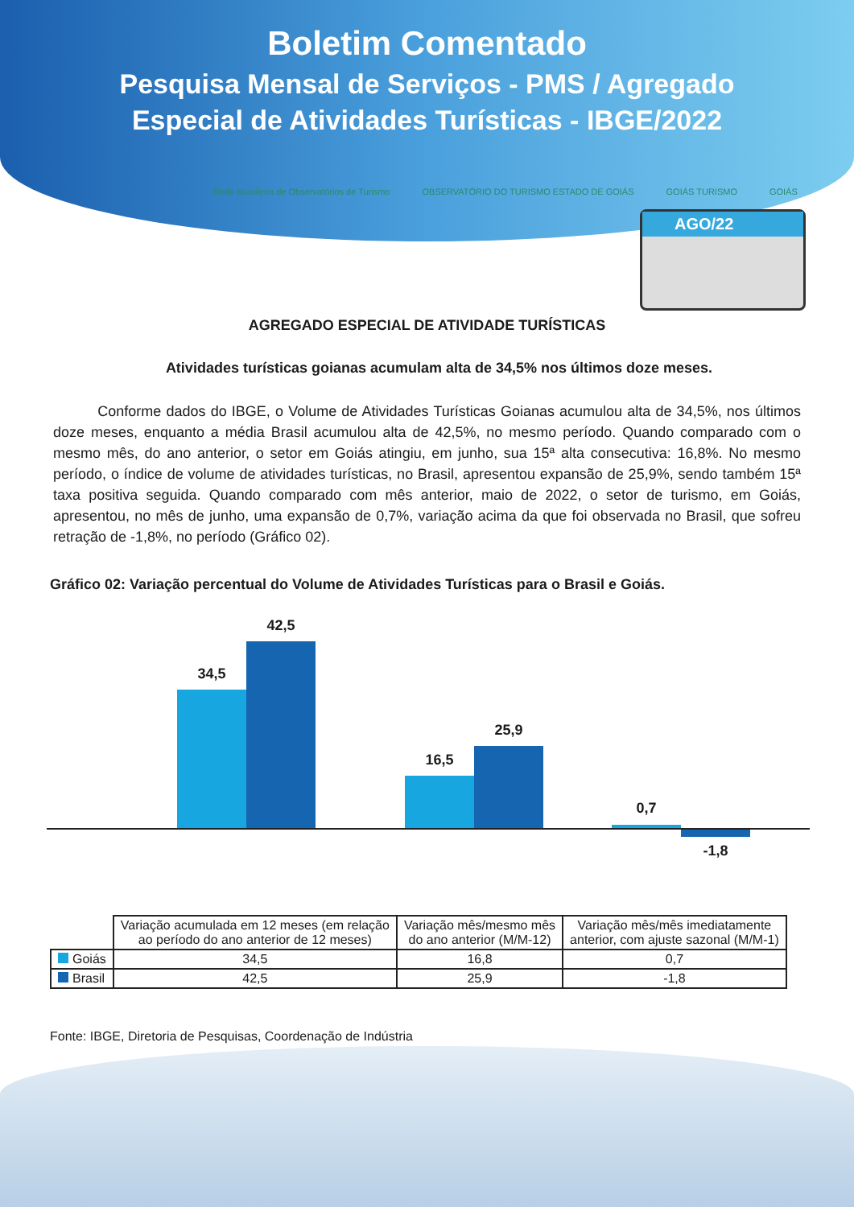Boletim Comentado
Pesquisa Mensal de Serviços - PMS / Agregado
Especial de Atividades Turísticas - IBGE/2022
Rede Brasileira de Observatórios de Turismo OBSERVATÓRIO DO TURISMO ESTADO DE GOIÁS GOIÁS TURISMO GOIÁS
AGO/22
AGREGADO ESPECIAL DE ATIVIDADE TURÍSTICAS
Atividades turísticas goianas acumulam alta de 34,5% nos últimos doze meses.
Conforme dados do IBGE, o Volume de Atividades Turísticas Goianas acumulou alta de 34,5%, nos últimos doze meses, enquanto a média Brasil acumulou alta de 42,5%, no mesmo período. Quando comparado com o mesmo mês, do ano anterior, o setor em Goiás atingiu, em junho, sua 15ª alta consecutiva: 16,8%. No mesmo período, o índice de volume de atividades turísticas, no Brasil, apresentou expansão de 25,9%, sendo também 15ª taxa positiva seguida. Quando comparado com mês anterior, maio de 2022, o setor de turismo, em Goiás, apresentou, no mês de junho, uma expansão de 0,7%, variação acima da que foi observada no Brasil, que sofreu retração de -1,8%, no período (Gráfico 02).
Gráfico 02: Variação percentual do Volume de Atividades Turísticas para o Brasil e Goiás.
34,5
42,5
16,5
25,9
0,7
-1,8
| | Variação acumulada em 12 meses (em relação ao período do ano anterior de 12 meses) | Variação mês/mesmo mês do ano anterior (M/M-12) | Variação mês/mês imediatamente anterior, com ajuste sazonal (M/M-1) |
| --- | --- | --- | --- |
| Goiás | 34,5 | 16,8 | 0,7 |
| Brasil | 42,5 | 25,9 | -1,8 |
Fonte: IBGE, Diretoria de Pesquisas, Coordenação de Indústria